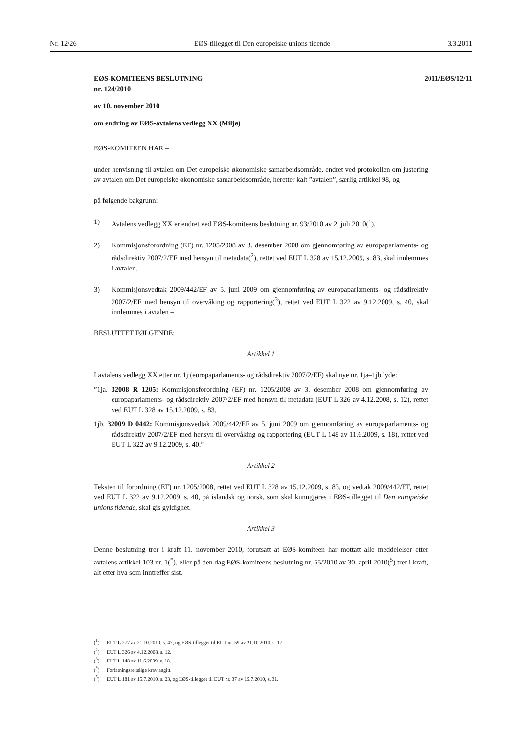Nr. 12/26 EØS-tillegget til Den europeiske unions tidende 3.3.2011
2011/EØS/12/11
EØS-KOMITEENS BESLUTNING
nr. 124/2010
av 10. november 2010
om endring av EØS-avtalens vedlegg XX (Miljø)
EØS-KOMITEEN HAR –
under henvisning til avtalen om Det europeiske økonomiske samarbeidsområde, endret ved protokollen om justering av avtalen om Det europeiske økonomiske samarbeidsområde, heretter kalt ”avtalen”, særlig artikkel 98, og
på følgende bakgrunn:
1) Avtalens vedlegg XX er endret ved EØS-komiteens beslutning nr. 93/2010 av 2. juli 2010(<sup>1</sup>).
2) Kommisjonsforordning (EF) nr. 1205/2008 av 3. desember 2008 om gjennomføring av europaparlaments- og rådsdirektiv 2007/2/EF med hensyn til metadata(<sup>2</sup>), rettet ved EUT L 328 av 15.12.2009, s. 83, skal innlemmes i avtalen.
3) Kommisjonsvedtak 2009/442/EF av 5. juni 2009 om gjennomføring av europaparlaments- og rådsdirektiv 2007/2/EF med hensyn til overvåking og rapportering(<sup>3</sup>), rettet ved EUT L 322 av 9.12.2009, s. 40, skal innlemmes i avtalen –
BESLUTTET FØLGENDE:
Artikkel 1
I avtalens vedlegg XX etter nr. 1j (europaparlaments- og rådsdirektiv 2007/2/EF) skal nye nr. 1ja–1jb lyde:
”1ja. 32008 R 1205: Kommisjonsforordning (EF) nr. 1205/2008 av 3. desember 2008 om gjennomføring av europaparlaments- og rådsdirektiv 2007/2/EF med hensyn til metadata (EUT L 326 av 4.12.2008, s. 12), rettet ved EUT L 328 av 15.12.2009, s. 83.
1jb. 32009 D 0442: Kommisjonsvedtak 2009/442/EF av 5. juni 2009 om gjennomføring av europaparlaments- og rådsdirektiv 2007/2/EF med hensyn til overvåking og rapportering (EUT L 148 av 11.6.2009, s. 18), rettet ved EUT L 322 av 9.12.2009, s. 40.”
Artikkel 2
Teksten til forordning (EF) nr. 1205/2008, rettet ved EUT L 328 av 15.12.2009, s. 83, og vedtak 2009/442/EF, rettet ved EUT L 322 av 9.12.2009, s. 40, på islandsk og norsk, som skal kunngjøres i EØS-tillegget til Den europeiske unions tidende, skal gis gyldighet.
Artikkel 3
Denne beslutning trer i kraft 11. november 2010, forutsatt at EØS-komiteen har mottatt alle meddelelser etter avtalens artikkel 103 nr. 1(<sup>*</sup>), eller på den dag EØS-komiteens beslutning nr. 55/2010 av 30. april 2010(<sup>5</sup>) trer i kraft, alt etter hva som inntreffer sist.
(<sup>1</sup>) EUT L 277 av 21.10.2010, s. 47, og EØS-tillegget til EUT nr. 59 av 21.10.2010, s. 17.
(<sup>2</sup>) EUT L 326 av 4.12.2008, s. 12.
(<sup>3</sup>) EUT L 148 av 11.6.2009, s. 18.
(<sup>*</sup>) Forfatningsrettslige krav angitt.
(<sup>5</sup>) EUT L 181 av 15.7.2010, s. 23, og EØS-tillegget til EUT nr. 37 av 15.7.2010, s. 31.